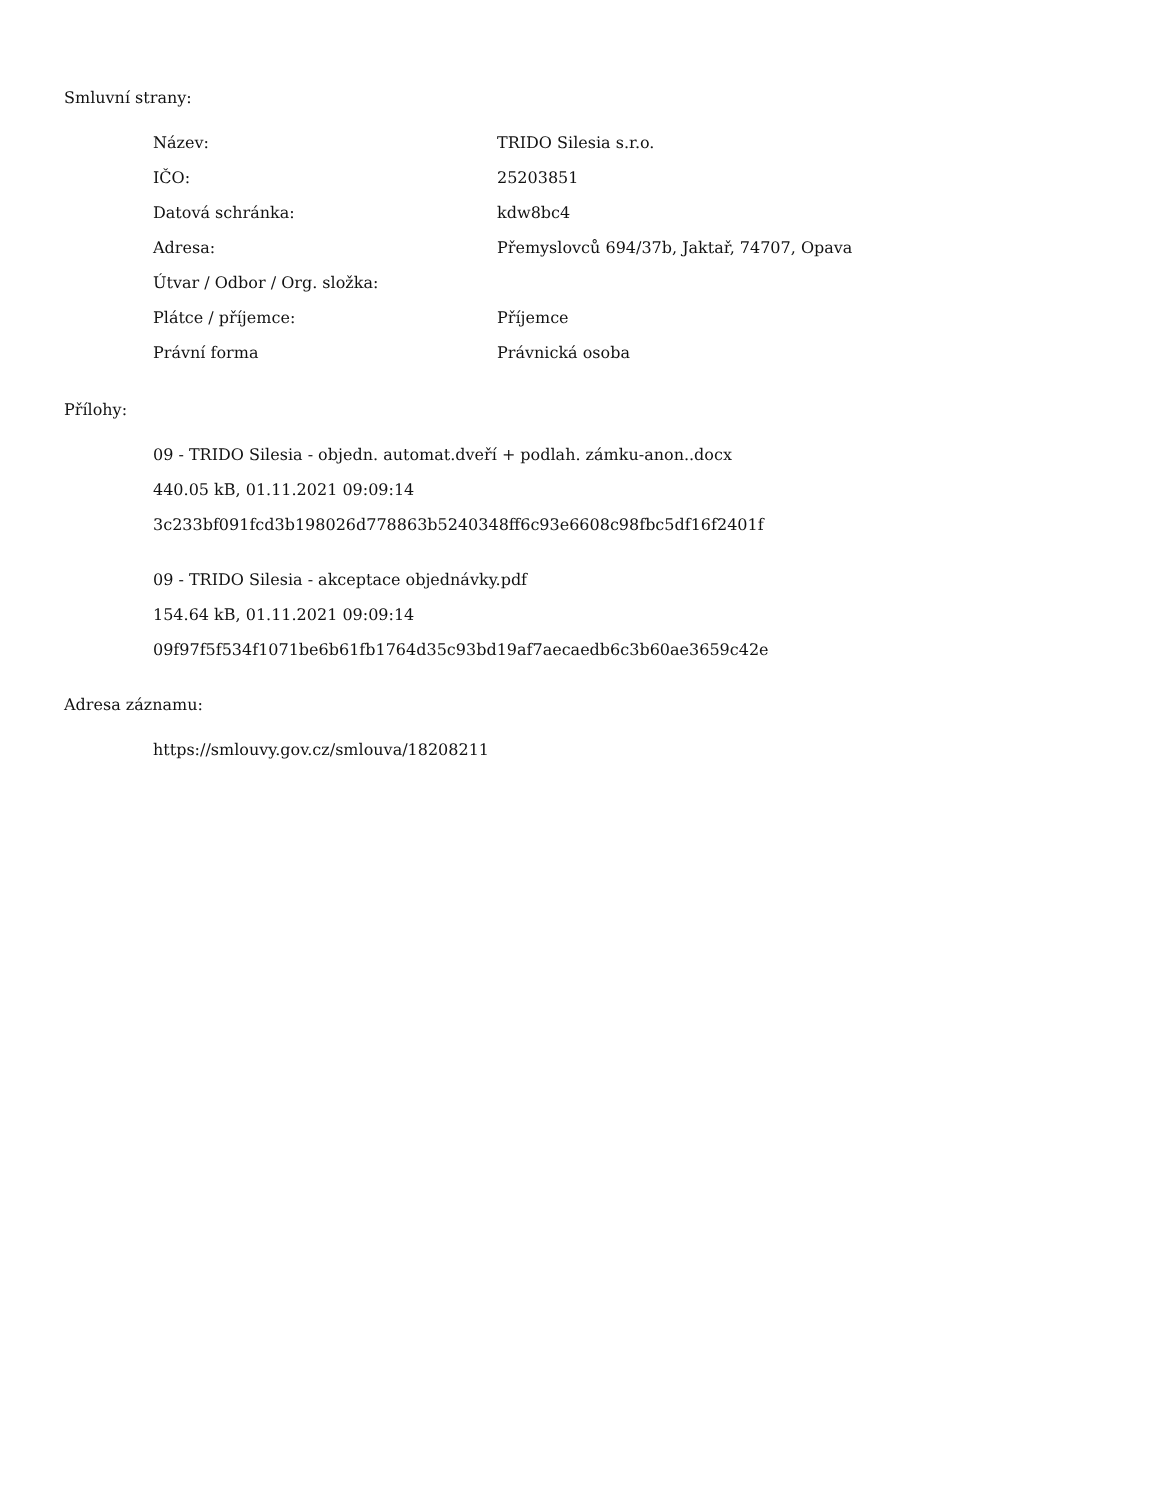Smluvní strany:
| Název: | TRIDO Silesia s.r.o. |
| IČO: | 25203851 |
| Datová schránka: | kdw8bc4 |
| Adresa: | Přemyslovců 694/37b, Jaktař, 74707, Opava |
| Útvar / Odbor / Org. složka: | |
| Plátce / příjemce: | Příjemce |
| Právní forma | Právnická osoba |
Přílohy:
09 - TRIDO Silesia - objedn. automat.dveří + podlah. zámku-anon..docx
440.05 kB, 01.11.2021 09:09:14
3c233bf091fcd3b198026d778863b5240348ff6c93e6608c98fbc5df16f2401f
09 - TRIDO Silesia - akceptace objednávky.pdf
154.64 kB, 01.11.2021 09:09:14
09f97f5f534f1071be6b61fb1764d35c93bd19af7aecaedb6c3b60ae3659c42e
Adresa záznamu:
https://smlouvy.gov.cz/smlouva/18208211